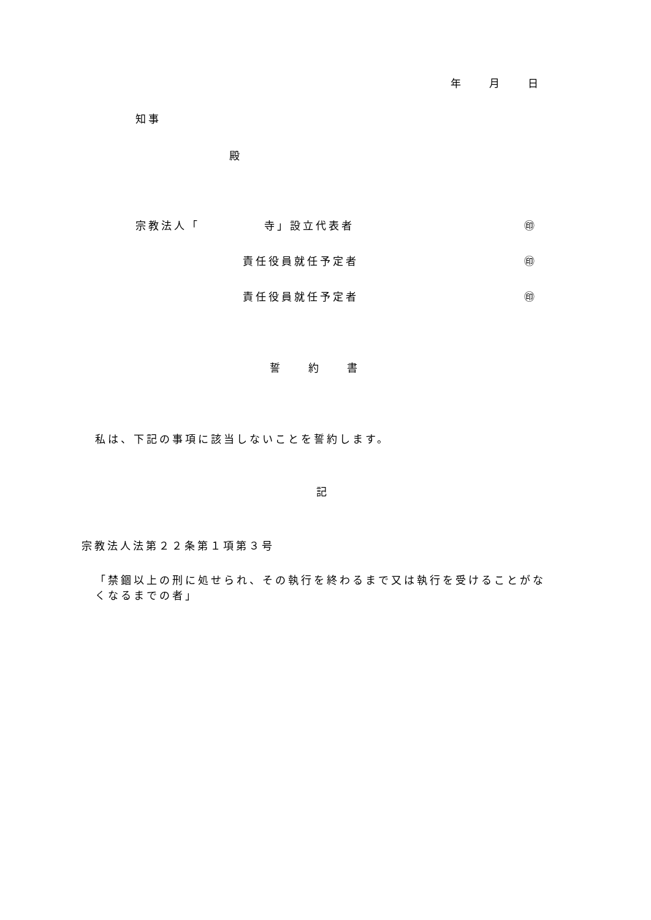年　　月　　日
知事
殿
宗教法人「　　　　　寺」設立代表者 ㊞
責任役員就任予定者 ㊞
責任役員就任予定者 ㊞
誓　　約　　書
私は、下記の事項に該当しないことを誓約します。
記
宗教法人法第２２条第１項第３号
「禁錮以上の刑に処せられ、その執行を終わるまで又は執行を受けることがな
くなるまでの者」